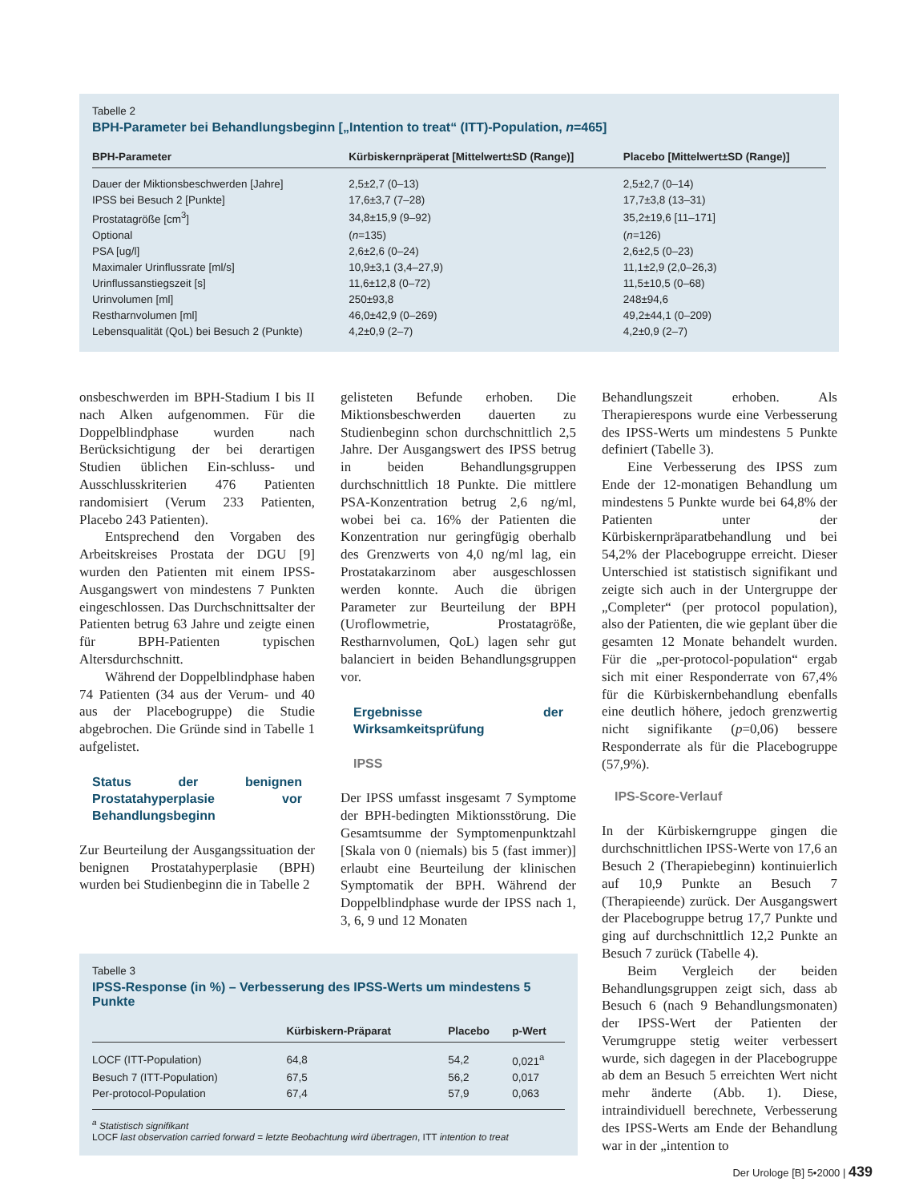Tabelle 2
BPH-Parameter bei Behandlungsbeginn [„Intention to treat“ (ITT)-Population, n=465]
| BPH-Parameter | Kürbiskernpräperat [Mittelwert±SD (Range)] | Placebo [Mittelwert±SD (Range)] |
| --- | --- | --- |
| Dauer der Miktionsbeschwerden [Jahre] | 2,5±2,7 (0–13) | 2,5±2,7 (0–14) |
| IPSS bei Besuch 2 [Punkte] | 17,6±3,7 (7–28) | 17,7±3,8 (13–31) |
| Prostatagröße [cm<sup>3</sup>] | 34,8±15,9 (9–92) | 35,2±19,6 [11–171] |
| Optional | ( n =135) | ( n =126) |
| PSA [ug/l] | 2,6±2,6 (0–24) | 2,6±2,5 (0–23) |
| Maximaler Urinflussrate [ml/s] | 10,9±3,1 (3,4–27,9) | 11,1±2,9 (2,0–26,3) |
| Urinflussanstiegszeit [s] | 11,6±12,8 (0–72) | 11,5±10,5 (0–68) |
| Urinvolumen [ml] | 250±93,8 | 248±94,6 |
| Restharnvolumen [ml] | 46,0±42,9 (0–269) | 49,2±44,1 (0–209) |
| Lebensqualität (QoL) bei Besuch 2 (Punkte) | 4,2±0,9 (2–7) | 4,2±0,9 (2–7) |
onsbeschwerden im BPH-Stadium I bis II nach Alken aufgenommen. Für die Doppelblindphase wurden nach Berücksichtigung der bei derartigen Studien üblichen Ein-schluss- und Ausschlusskriterien 476 Patienten randomisiert (Verum 233 Patienten, Placebo 243 Patienten).
Entsprechend den Vorgaben des Arbeitskreises Prostata der DGU [9] wurden den Patienten mit einem IPSS-Ausgangswert von mindestens 7 Punkten eingeschlossen. Das Durchschnittsalter der Patienten betrug 63 Jahre und zeigte einen für BPH-Patienten typischen Altersdurchschnitt.
Während der Doppelblindphase haben 74 Patienten (34 aus der Verum- und 40 aus der Placebogruppe) die Studie abgebrochen. Die Gründe sind in Tabelle 1 aufgelistet.
Status der benignen Prostatahyperplasie vor Behandlungsbeginn
Zur Beurteilung der Ausgangssituation der benignen Prostatahyperplasie (BPH) wurden bei Studienbeginn die in Tabelle 2
gelisteten Befunde erhoben. Die Miktionsbeschwerden dauerten zu Studienbeginn schon durchschnittlich 2,5 Jahre. Der Ausgangswert des IPSS betrug in beiden Behandlungsgruppen durchschnittlich 18 Punkte. Die mittlere PSA-Konzentration betrug 2,6 ng/ml, wobei bei ca. 16% der Patienten die Konzentration nur geringfügig oberhalb des Grenzwerts von 4,0 ng/ml lag, ein Prostatakarzinom aber ausgeschlossen werden konnte. Auch die übrigen Parameter zur Beurteilung der BPH (Uroflowmetrie, Prostatagröße, Restharnvolumen, QoL) lagen sehr gut balanciert in beiden Behandlungsgruppen vor.
Ergebnisse der Wirksamkeitsprüfung
IPSS
Der IPSS umfasst insgesamt 7 Symptome der BPH-bedingten Miktionsstörung. Die Gesamtsumme der Symptomenpunktzahl [Skala von 0 (niemals) bis 5 (fast immer)] erlaubt eine Beurteilung der klinischen Symptomatik der BPH. Während der Doppelblindphase wurde der IPSS nach 1, 3, 6, 9 und 12 Monaten
Behandlungszeit erhoben. Als Therapierespons wurde eine Verbesserung des IPSS-Werts um mindestens 5 Punkte definiert (Tabelle 3).
Eine Verbesserung des IPSS zum Ende der 12-monatigen Behandlung um mindestens 5 Punkte wurde bei 64,8% der Patienten unter der Kürbiskernpräparatbehandlung und bei 54,2% der Placebogruppe erreicht. Dieser Unterschied ist statistisch signifikant und zeigte sich auch in der Untergruppe der „Completer“ (per protocol population), also der Patienten, die wie geplant über die gesamten 12 Monate behandelt wurden. Für die „per-protocol-population“ ergab sich mit einer Responderrate von 67,4% für die Kürbiskernbehandlung ebenfalls eine deutlich höhere, jedoch grenzwertig nicht signifikante (p=0,06) bessere Responderrate als für die Placebogruppe (57,9%).
IPS-Score-Verlauf
In der Kürbiskerngruppe gingen die durchschnittlichen IPSS-Werte von 17,6 an Besuch 2 (Therapiebeginn) kontinuierlich auf 10,9 Punkte an Besuch 7 (Therapieende) zurück. Der Ausgangswert der Placebogruppe betrug 17,7 Punkte und ging auf durchschnittlich 12,2 Punkte an Besuch 7 zurück (Tabelle 4).
Beim Vergleich der beiden Behandlungsgruppen zeigt sich, dass ab Besuch 6 (nach 9 Behandlungsmonaten) der IPSS-Wert der Patienten der Verumgruppe stetig weiter verbessert wurde, sich dagegen in der Placebogruppe ab dem an Besuch 5 erreichten Wert nicht mehr änderte (Abb. 1). Diese, intraindividuell berechnete, Verbesserung des IPSS-Werts am Ende der Behandlung war in der „intention to
Tabelle 3
IPSS-Response (in %) – Verbesserung des IPSS-Werts um mindestens 5 Punkte
| | Kürbiskern-Präparat | Placebo | p-Wert |
| --- | --- | --- | --- |
| LOCF (ITT-Population) | 64,8 | 54,2 | 0,021<sup>a</sup> |
| Besuch 7 (ITT-Population) | 67,5 | 56,2 | 0,017 |
| Per-protocol-Population | 67,4 | 57,9 | 0,063 |
<sup>a</sup> Statistisch signifikant
LOCF last observation carried forward = letzte Beobachtung wird übertragen, ITT intention to treat
Der Urologe [B] 5•2000 | 439